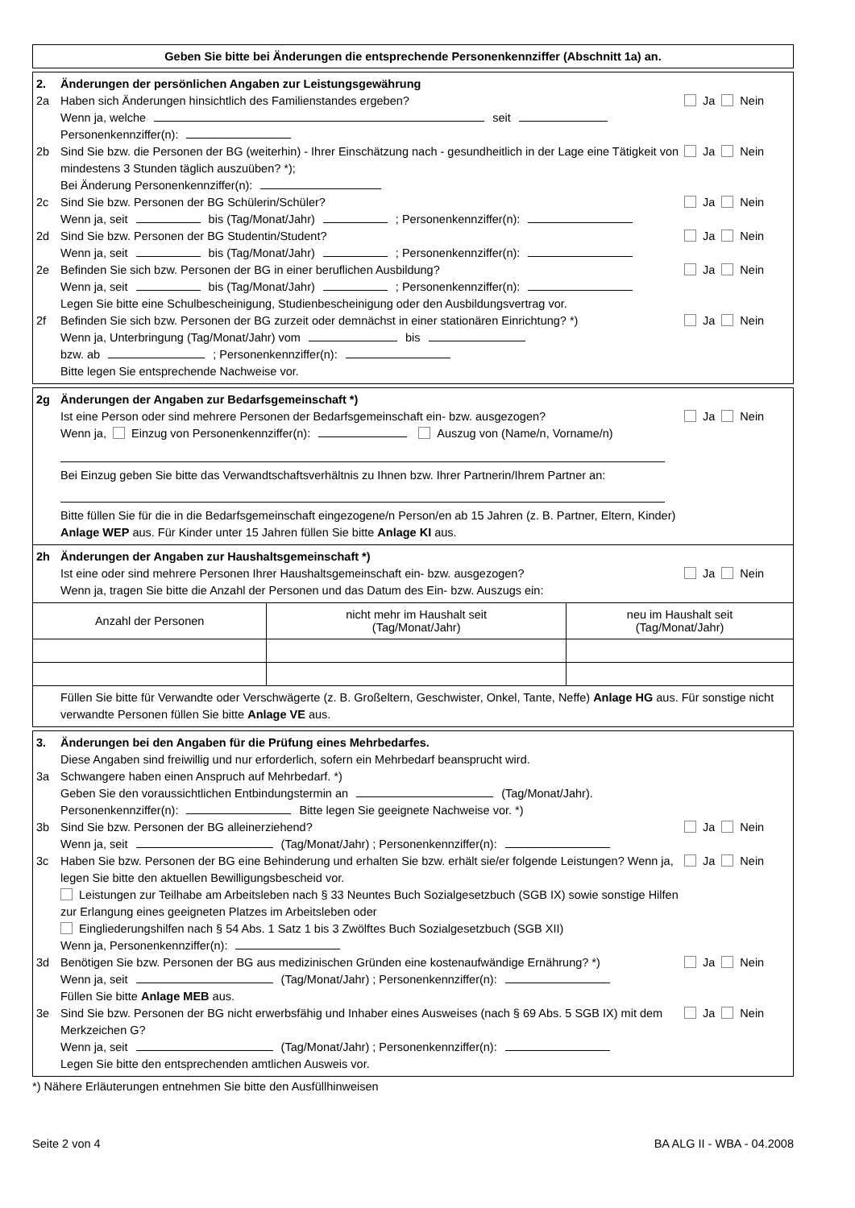Geben Sie bitte bei Änderungen die entsprechende Personenkennziffer (Abschnitt 1a) an.
2. Änderungen der persönlichen Angaben zur Leistungsgewährung
2a Haben sich Änderungen hinsichtlich des Familienstandes ergeben?
Wenn ja, welche seit
Personenkennziffer(n): Ja Nein
2b Sind Sie bzw. die Personen der BG (weiterhin) - Ihrer Einschätzung nach - gesundheitlich in der Lage eine Tätigkeit von mindestens 3 Stunden täglich auszuüben? *);
Bei Änderung Personenkennziffer(n): Ja Nein
2c Sind Sie bzw. Personen der BG Schülerin/Schüler?
Wenn ja, seit bis (Tag/Monat/Jahr) ; Personenkennziffer(n): Ja Nein
2d Sind Sie bzw. Personen der BG Studentin/Student?
Wenn ja, seit bis (Tag/Monat/Jahr) ; Personenkennziffer(n): Ja Nein
2e Befinden Sie sich bzw. Personen der BG in einer beruflichen Ausbildung?
Wenn ja, seit bis (Tag/Monat/Jahr) ; Personenkennziffer(n):
Legen Sie bitte eine Schulbescheinigung, Studienbescheinigung oder den Ausbildungsvertrag vor. Ja Nein
2f Befinden Sie sich bzw. Personen der BG zurzeit oder demnächst in einer stationären Einrichtung? *)
Wenn ja, Unterbringung (Tag/Monat/Jahr) vom bis
bzw. ab ; Personenkennziffer(n):
Bitte legen Sie entsprechende Nachweise vor. Ja Nein
2g Änderungen der Angaben zur Bedarfsgemeinschaft *)
Ist eine Person oder sind mehrere Personen der Bedarfsgemeinschaft ein- bzw. ausgezogen?
Wenn ja, Einzug von Personenkennziffer(n): Auszug von (Name/n, Vorname/n)
Bei Einzug geben Sie bitte das Verwandtschaftsverhältnis zu Ihnen bzw. Ihrer Partnerin/Ihrem Partner an:
Bitte füllen Sie für die in die Bedarfsgemeinschaft eingezogene/n Person/en ab 15 Jahren (z. B. Partner, Eltern, Kinder) Anlage WEP aus. Für Kinder unter 15 Jahren füllen Sie bitte Anlage KI aus. Ja Nein
2h Änderungen der Angaben zur Haushaltsgemeinschaft *)
Ist eine oder sind mehrere Personen Ihrer Haushaltsgemeinschaft ein- bzw. ausgezogen?
Wenn ja, tragen Sie bitte die Anzahl der Personen und das Datum des Ein- bzw. Auszugs ein: Ja Nein
| Anzahl der Personen | nicht mehr im Haushalt seit (Tag/Monat/Jahr) | neu im Haushalt seit (Tag/Monat/Jahr) |
Füllen Sie bitte für Verwandte oder Verschwägerte (z. B. Großeltern, Geschwister, Onkel, Tante, Neffe) Anlage HG aus. Für sonstige nicht verwandte Personen füllen Sie bitte Anlage VE aus.
3. Änderungen bei den Angaben für die Prüfung eines Mehrbedarfes.
Diese Angaben sind freiwillig und nur erforderlich, sofern ein Mehrbedarf beansprucht wird.
3a Schwangere haben einen Anspruch auf Mehrbedarf. *)
Geben Sie den voraussichtlichen Entbindungstermin an (Tag/Monat/Jahr).
Personenkennziffer(n): Bitte legen Sie geeignete Nachweise vor. *)
3b Sind Sie bzw. Personen der BG alleinerziehend?
Wenn ja, seit (Tag/Monat/Jahr) ; Personenkennziffer(n): Ja Nein
3c Haben Sie bzw. Personen der BG eine Behinderung und erhalten Sie bzw. erhält sie/er folgende Leistungen? Wenn ja, legen Sie bitte den aktuellen Bewilligungsbescheid vor.
Leistungen zur Teilhabe am Arbeitsleben nach § 33 Neuntes Buch Sozialgesetzbuch (SGB IX) sowie sonstige Hilfen zur Erlangung eines geeigneten Platzes im Arbeitsleben oder
Eingliederungshilfen nach § 54 Abs. 1 Satz 1 bis 3 Zwölftes Buch Sozialgesetzbuch (SGB XII)
Wenn ja, Personenkennziffer(n): Ja Nein
3d Benötigen Sie bzw. Personen der BG aus medizinischen Gründen eine kostenaufwändige Ernährung? *)
Wenn ja, seit (Tag/Monat/Jahr) ; Personenkennziffer(n):
Füllen Sie bitte Anlage MEB aus. Ja Nein
3e Sind Sie bzw. Personen der BG nicht erwerbsfähig und Inhaber eines Ausweises (nach § 69 Abs. 5 SGB IX) mit dem Merkzeichen G?
Wenn ja, seit (Tag/Monat/Jahr) ; Personenkennziffer(n):
Legen Sie bitte den entsprechenden amtlichen Ausweis vor. Ja Nein
*) Nähere Erläuterungen entnehmen Sie bitte den Ausfüllhinweisen
Seite 2 von 4 BA ALG II - WBA - 04.2008